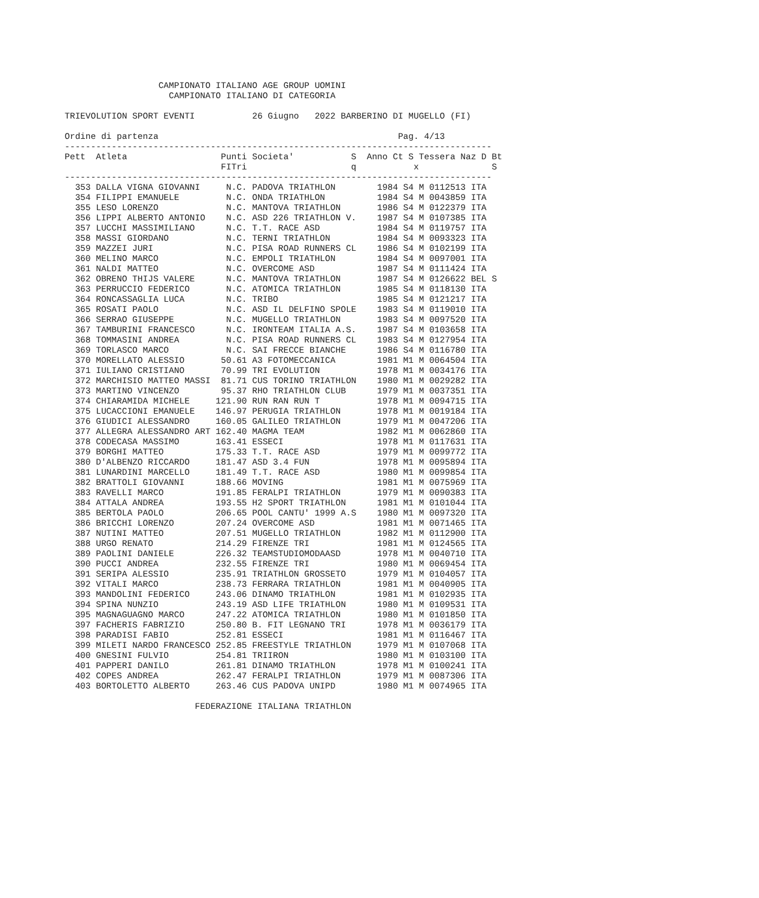CAMPIONATO ITALIANO AGE GROUP UOMINI
                    CAMPIONATO ITALIANO DI CATEGORIA

TRIEVOLUTION SPORT EVENTI           26 Giugno   2022 BARBERINO DI MUGELLO (FI)

Ordine di partenza                                              Pag. 4/13
----------------------------------------------------------------------------------
Pett  Atleta                  Punti Societa'           S  Anno Ct S Tessera Naz D Bt
                              FITri                    q           x              S
----------------------------------------------------------------------------------
  353 DALLA VIGNA GIOVANNI     N.C. PADOVA TRIATHLON        1984 S4 M 0112513 ITA
  354 FILIPPI EMANUELE         N.C. ONDA TRIATHLON          1984 S4 M 0043859 ITA
  355 LESO LORENZO             N.C. MANTOVA TRIATHLON       1986 S4 M 0122379 ITA
  356 LIPPI ALBERTO ANTONIO    N.C. ASD 226 TRIATHLON V.    1987 S4 M 0107385 ITA
  357 LUCCHI MASSIMILIANO      N.C. T.T. RACE ASD           1984 S4 M 0119757 ITA
  358 MASSI GIORDANO           N.C. TERNI TRIATHLON         1984 S4 M 0093323 ITA
  359 MAZZEI JURI              N.C. PISA ROAD RUNNERS CL    1986 S4 M 0102199 ITA
  360 MELINO MARCO             N.C. EMPOLI TRIATHLON        1984 S4 M 0097001 ITA
  361 NALDI MATTEO             N.C. OVERCOME ASD            1987 S4 M 0111424 ITA
  362 OBRENO THIJS VALERE      N.C. MANTOVA TRIATHLON       1987 S4 M 0126622 BEL S
  363 PERRUCCIO FEDERICO       N.C. ATOMICA TRIATHLON       1985 S4 M 0118130 ITA
  364 RONCASSAGLIA LUCA        N.C. TRIBO                   1985 S4 M 0121217 ITA
  365 ROSATI PAOLO             N.C. ASD IL DELFINO SPOLE    1983 S4 M 0119010 ITA
  366 SERRAO GIUSEPPE          N.C. MUGELLO TRIATHLON       1983 S4 M 0097520 ITA
  367 TAMBURINI FRANCESCO      N.C. IRONTEAM ITALIA A.S.    1987 S4 M 0103658 ITA
  368 TOMMASINI ANDREA         N.C. PISA ROAD RUNNERS CL    1983 S4 M 0127954 ITA
  369 TORLASCO MARCO           N.C. SAI FRECCE BIANCHE      1986 S4 M 0116780 ITA
  370 MORELLATO ALESSIO       50.61 A3 FOTOMECCANICA        1981 M1 M 0064504 ITA
  371 IULIANO CRISTIANO       70.99 TRI EVOLUTION           1978 M1 M 0034176 ITA
  372 MARCHISIO MATTEO MASSI  81.71 CUS TORINO TRIATHLON    1980 M1 M 0029282 ITA
  373 MARTINO VINCENZO        95.37 RHO TRIATHLON CLUB      1979 M1 M 0037351 ITA
  374 CHIARAMIDA MICHELE     121.90 RUN RAN RUN T           1978 M1 M 0094715 ITA
  375 LUCACCIONI EMANUELE    146.97 PERUGIA TRIATHLON       1978 M1 M 0019184 ITA
  376 GIUDICI ALESSANDRO     160.05 GALILEO TRIATHLON       1979 M1 M 0047206 ITA
  377 ALLEGRA ALESSANDRO ART 162.40 MAGMA TEAM              1982 M1 M 0062860 ITA
  378 CODECASA MASSIMO       163.41 ESSECI                  1978 M1 M 0117631 ITA
  379 BORGHI MATTEO          175.33 T.T. RACE ASD           1979 M1 M 0099772 ITA
  380 D'ALBENZO RICCARDO     181.47 ASD 3.4 FUN             1978 M1 M 0095894 ITA
  381 LUNARDINI MARCELLO     181.49 T.T. RACE ASD           1980 M1 M 0099854 ITA
  382 BRATTOLI GIOVANNI      188.66 MOVING                  1981 M1 M 0075969 ITA
  383 RAVELLI MARCO          191.85 FERALPI TRIATHLON       1979 M1 M 0090383 ITA
  384 ATTALA ANDREA          193.55 H2 SPORT TRIATHLON      1981 M1 M 0101044 ITA
  385 BERTOLA PAOLO          206.65 POOL CANTU' 1999 A.S    1980 M1 M 0097320 ITA
  386 BRICCHI LORENZO        207.24 OVERCOME ASD            1981 M1 M 0071465 ITA
  387 NUTINI MATTEO          207.51 MUGELLO TRIATHLON       1982 M1 M 0112900 ITA
  388 URGO RENATO            214.29 FIRENZE TRI             1981 M1 M 0124565 ITA
  389 PAOLINI DANIELE        226.32 TEAMSTUDIOMODAASD       1978 M1 M 0040710 ITA
  390 PUCCI ANDREA           232.55 FIRENZE TRI             1980 M1 M 0069454 ITA
  391 SERIPA ALESSIO         235.91 TRIATHLON GROSSETO      1979 M1 M 0104057 ITA
  392 VITALI MARCO           238.73 FERRARA TRIATHLON       1981 M1 M 0040905 ITA
  393 MANDOLINI FEDERICO     243.06 DINAMO TRIATHLON        1981 M1 M 0102935 ITA
  394 SPINA NUNZIO           243.19 ASD LIFE TRIATHLON      1980 M1 M 0109531 ITA
  395 MAGNAGUAGNO MARCO      247.22 ATOMICA TRIATHLON       1980 M1 M 0101850 ITA
  397 FACHERIS FABRIZIO      250.80 B. FIT LEGNANO TRI      1978 M1 M 0036179 ITA
  398 PARADISI FABIO         252.81 ESSECI                  1981 M1 M 0116467 ITA
  399 MILETI NARDO FRANCESCO 252.85 FREESTYLE TRIATHLON     1979 M1 M 0107068 ITA
  400 GNESINI FULVIO         254.81 TRIIRON                 1980 M1 M 0103100 ITA
  401 PAPPERI DANILO         261.81 DINAMO TRIATHLON        1978 M1 M 0100241 ITA
  402 COPES ANDREA           262.47 FERALPI TRIATHLON       1979 M1 M 0087306 ITA
  403 BORTOLETTO ALBERTO     263.46 CUS PADOVA UNIPD        1980 M1 M 0074965 ITA

                         FEDERAZIONE ITALIANA TRIATHLON